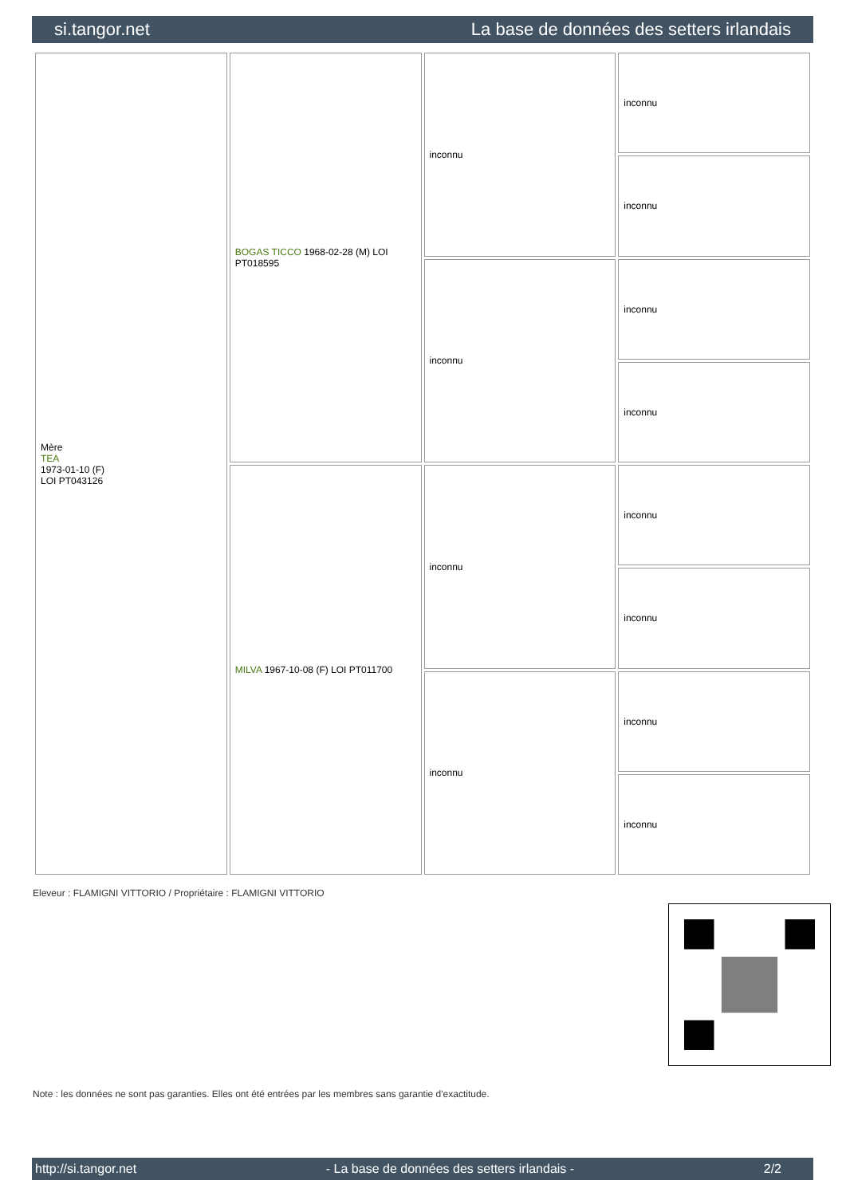si.tangor.net La base de données des setters irlandais
| Mère TEA 1973-01-10 (F) LOI PT043126 | BOGAS TICCO 1968-02-28 (M) LOI PT018595 | inconnu | inconnu |
| | | | inconnu |
| | | inconnu | inconnu |
| | | | inconnu |
| | MILVA 1967-10-08 (F) LOI PT011700 | inconnu | inconnu |
| | | | inconnu |
| | | inconnu | inconnu |
| | | | inconnu |
Eleveur : FLAMIGNI VITTORIO / Propriétaire : FLAMIGNI VITTORIO
Note : les données ne sont pas garanties. Elles ont été entrées par les membres sans garantie d'exactitude.
http://si.tangor.net - La base de données des setters irlandais - 2/2